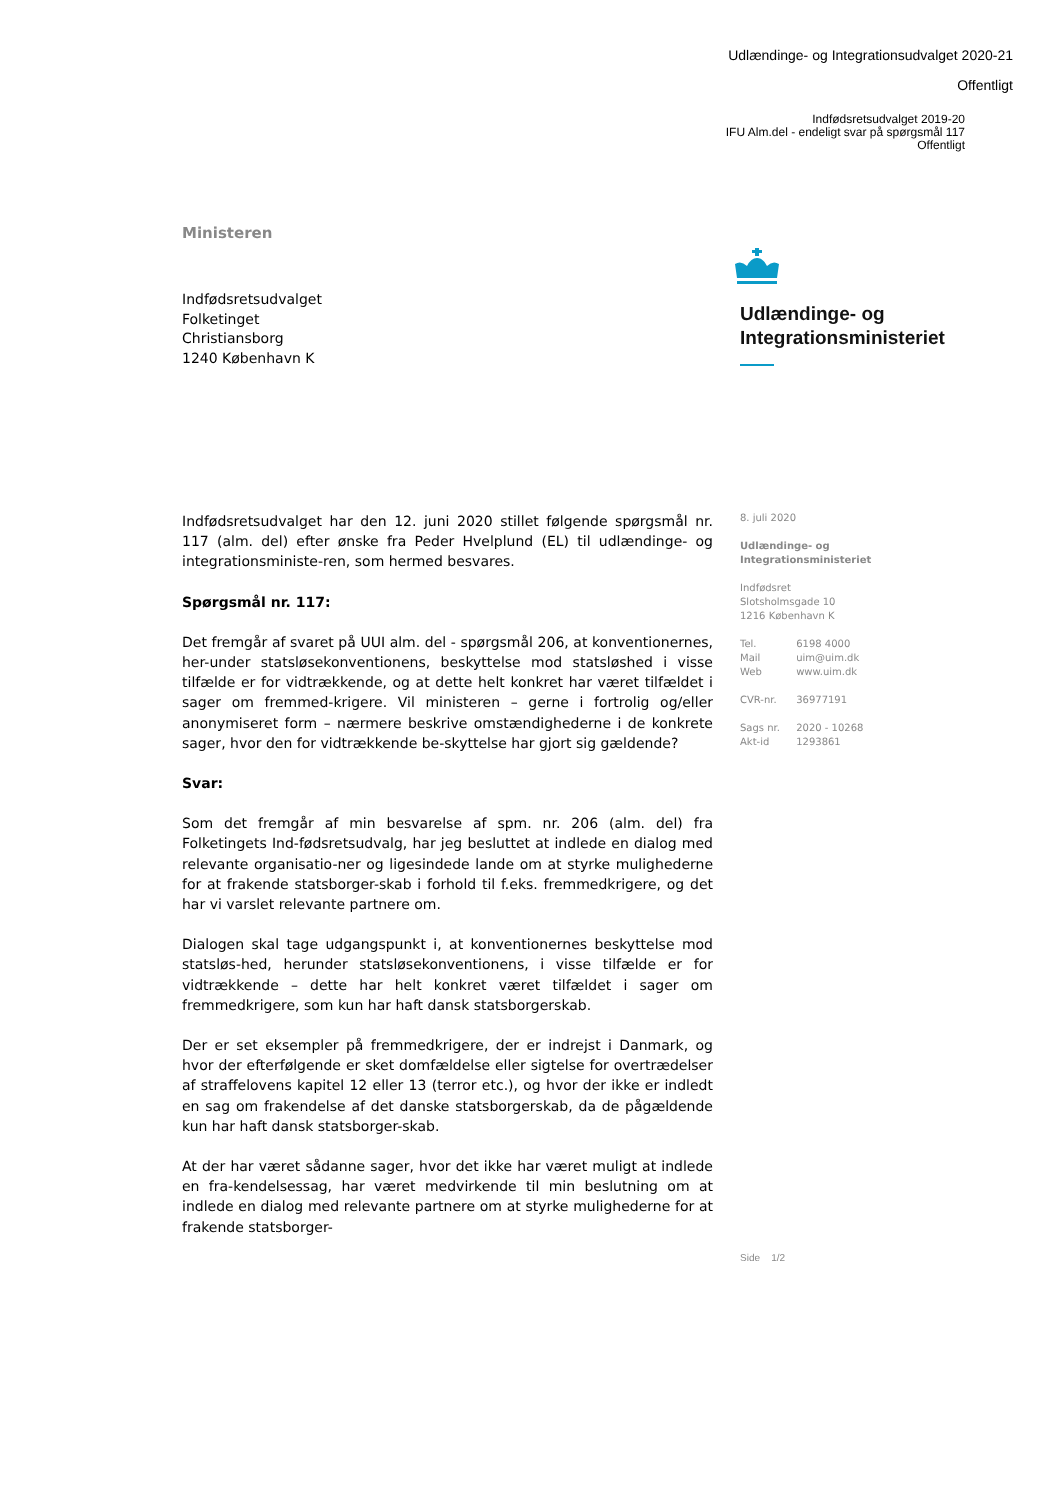Udlændinge- og Integrationsudvalget 2020-21
Offentligt
Indfødsretsudvalget 2019-20
IFU Alm.del - endeligt svar på spørgsmål 117
Offentligt
Ministeren
Indfødsretsudvalget
Folketinget
Christiansborg
1240 København K
Udlændinge- og
Integrationsministeriet
Indfødsretsudvalget har den 12. juni 2020 stillet følgende spørgsmål nr. 117 (alm. del) efter ønske fra Peder Hvelplund (EL) til udlændinge- og integrationsministe-ren, som hermed besvares.
Spørgsmål nr. 117:
Det fremgår af svaret på UUI alm. del - spørgsmål 206, at konventionernes, her-under statsløsekonventionens, beskyttelse mod statsløshed i visse tilfælde er for vidtrækkende, og at dette helt konkret har været tilfældet i sager om fremmed-krigere. Vil ministeren – gerne i fortrolig og/eller anonymiseret form – nærmere beskrive omstændighederne i de konkrete sager, hvor den for vidtrækkende be-skyttelse har gjort sig gældende?
Svar:
Som det fremgår af min besvarelse af spm. nr. 206 (alm. del) fra Folketingets Ind-fødsretsudvalg, har jeg besluttet at indlede en dialog med relevante organisatio-ner og ligesindede lande om at styrke mulighederne for at frakende statsborger-skab i forhold til f.eks. fremmedkrigere, og det har vi varslet relevante partnere om.
Dialogen skal tage udgangspunkt i, at konventionernes beskyttelse mod statsløs-hed, herunder statsløsekonventionens, i visse tilfælde er for vidtrækkende – dette har helt konkret været tilfældet i sager om fremmedkrigere, som kun har haft dansk statsborgerskab.
Der er set eksempler på fremmedkrigere, der er indrejst i Danmark, og hvor der efterfølgende er sket domfældelse eller sigtelse for overtrædelser af straffelovens kapitel 12 eller 13 (terror etc.), og hvor der ikke er indledt en sag om frakendelse af det danske statsborgerskab, da de pågældende kun har haft dansk statsborger-skab.
At der har været sådanne sager, hvor det ikke har været muligt at indlede en fra-kendelsessag, har været medvirkende til min beslutning om at indlede en dialog med relevante partnere om at styrke mulighederne for at frakende statsborger-
8. juli 2020
Udlændinge- og
Integrationsministeriet
Indfødsret
Slotsholmsgade 10
1216 København K
Tel. 6198 4000
Mail uim@uim.dk
Web www.uim.dk
CVR-nr. 36977191
Sags nr. 2020 - 10268
Akt-id 1293861
Side 1/2